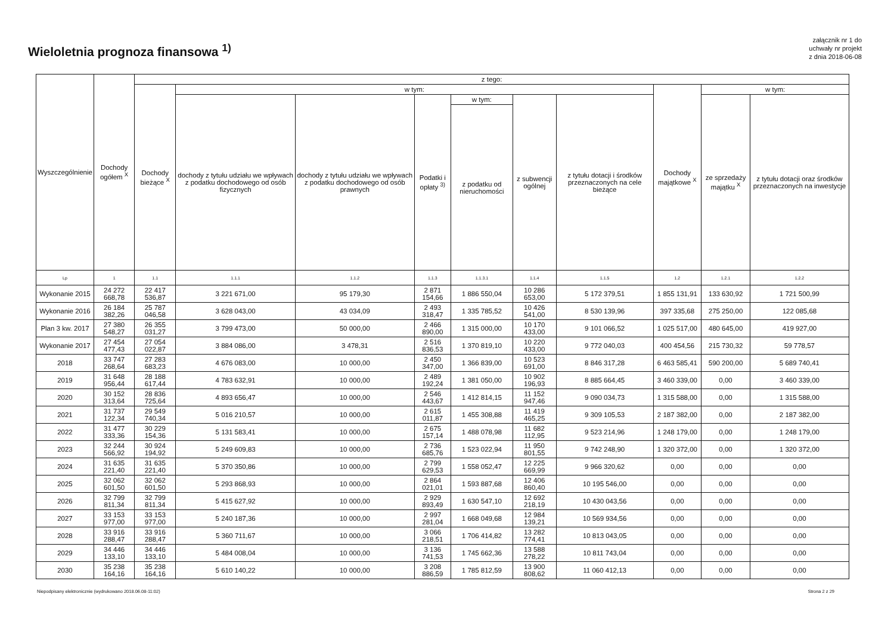Wieloletnia prognoza finansowa <sup>1)</sup>
załącznik nr 1 do
uchwały nr projekt
z dnia 2018-06-08
| Wyszczególnienie | Dochody ogółem <sup>X</sup> | z tego: | | | | | | | | | |
| --- | --- | --- | --- | --- | --- | --- | --- | --- | --- | --- | --- |
| | | Dochody bieżące <sup>X</sup> | w tym: | | | | | | Dochody majątkowe <sup>X</sup> | w tym: | |
| | | | dochody z tytułu udziału we wpływach z podatku dochodowego od osób fizycznych | dochody z tytułu udziału we wpływach z podatku dochodowego od osób prawnych | Podatki i opłaty <sup>3)</sup> | w tym: | z subwencji ogólnej | z tytułu dotacji i środków przeznaczonych na cele bieżące | | ze sprzedaży majątku <sup>X</sup> | z tytułu dotacji oraz środków przeznaczonych na inwestycje |
| | | | | | | z podatku od nieruchomości | | | | | |
| Lp | 1 | 1.1 | 1.1.1 | 1.1.2 | 1.1.3 | 1.1.3.1 | 1.1.4 | 1.1.5 | 1.2 | 1.2.1 | 1.2.2 |
| Wykonanie 2015 | 24 272 668,78 | 22 417 536,87 | 3 221 671,00 | 95 179,30 | 2 871 154,66 | 1 886 550,04 | 10 286 653,00 | 5 172 379,51 | 1 855 131,91 | 133 630,92 | 1 721 500,99 |
| Wykonanie 2016 | 26 184 382,26 | 25 787 046,58 | 3 628 043,00 | 43 034,09 | 2 493 318,47 | 1 335 785,52 | 10 426 541,00 | 8 530 139,96 | 397 335,68 | 275 250,00 | 122 085,68 |
| Plan 3 kw. 2017 | 27 380 548,27 | 26 355 031,27 | 3 799 473,00 | 50 000,00 | 2 466 890,00 | 1 315 000,00 | 10 170 433,00 | 9 101 066,52 | 1 025 517,00 | 480 645,00 | 419 927,00 |
| Wykonanie 2017 | 27 454 477,43 | 27 054 022,87 | 3 884 086,00 | 3 478,31 | 2 516 836,53 | 1 370 819,10 | 10 220 433,00 | 9 772 040,03 | 400 454,56 | 215 730,32 | 59 778,57 |
| 2018 | 33 747 268,64 | 27 283 683,23 | 4 676 083,00 | 10 000,00 | 2 450 347,00 | 1 366 839,00 | 10 523 691,00 | 8 846 317,28 | 6 463 585,41 | 590 200,00 | 5 689 740,41 |
| 2019 | 31 648 956,44 | 28 188 617,44 | 4 783 632,91 | 10 000,00 | 2 489 192,24 | 1 381 050,00 | 10 902 196,93 | 8 885 664,45 | 3 460 339,00 | 0,00 | 3 460 339,00 |
| 2020 | 30 152 313,64 | 28 836 725,64 | 4 893 656,47 | 10 000,00 | 2 546 443,67 | 1 412 814,15 | 11 152 947,46 | 9 090 034,73 | 1 315 588,00 | 0,00 | 1 315 588,00 |
| 2021 | 31 737 122,34 | 29 549 740,34 | 5 016 210,57 | 10 000,00 | 2 615 011,87 | 1 455 308,88 | 11 419 465,25 | 9 309 105,53 | 2 187 382,00 | 0,00 | 2 187 382,00 |
| 2022 | 31 477 333,36 | 30 229 154,36 | 5 131 583,41 | 10 000,00 | 2 675 157,14 | 1 488 078,98 | 11 682 112,95 | 9 523 214,96 | 1 248 179,00 | 0,00 | 1 248 179,00 |
| 2023 | 32 244 566,92 | 30 924 194,92 | 5 249 609,83 | 10 000,00 | 2 736 685,76 | 1 523 022,94 | 11 950 801,55 | 9 742 248,90 | 1 320 372,00 | 0,00 | 1 320 372,00 |
| 2024 | 31 635 221,40 | 31 635 221,40 | 5 370 350,86 | 10 000,00 | 2 799 629,53 | 1 558 052,47 | 12 225 669,99 | 9 966 320,62 | 0,00 | 0,00 | 0,00 |
| 2025 | 32 062 601,50 | 32 062 601,50 | 5 293 868,93 | 10 000,00 | 2 864 021,01 | 1 593 887,68 | 12 406 860,40 | 10 195 546,00 | 0,00 | 0,00 | 0,00 |
| 2026 | 32 799 811,34 | 32 799 811,34 | 5 415 627,92 | 10 000,00 | 2 929 893,49 | 1 630 547,10 | 12 692 218,19 | 10 430 043,56 | 0,00 | 0,00 | 0,00 |
| 2027 | 33 153 977,00 | 33 153 977,00 | 5 240 187,36 | 10 000,00 | 2 997 281,04 | 1 668 049,68 | 12 984 139,21 | 10 569 934,56 | 0,00 | 0,00 | 0,00 |
| 2028 | 33 916 288,47 | 33 916 288,47 | 5 360 711,67 | 10 000,00 | 3 066 218,51 | 1 706 414,82 | 13 282 774,41 | 10 813 043,05 | 0,00 | 0,00 | 0,00 |
| 2029 | 34 446 133,10 | 34 446 133,10 | 5 484 008,04 | 10 000,00 | 3 136 741,53 | 1 745 662,36 | 13 588 278,22 | 10 811 743,04 | 0,00 | 0,00 | 0,00 |
| 2030 | 35 238 164,16 | 35 238 164,16 | 5 610 140,22 | 10 000,00 | 3 208 886,59 | 1 785 812,59 | 13 900 808,62 | 11 060 412,13 | 0,00 | 0,00 | 0,00 |
Niepodpisany elektronicznie (wydrukowano 2018.06.08-11:02) Strona 2 z 29